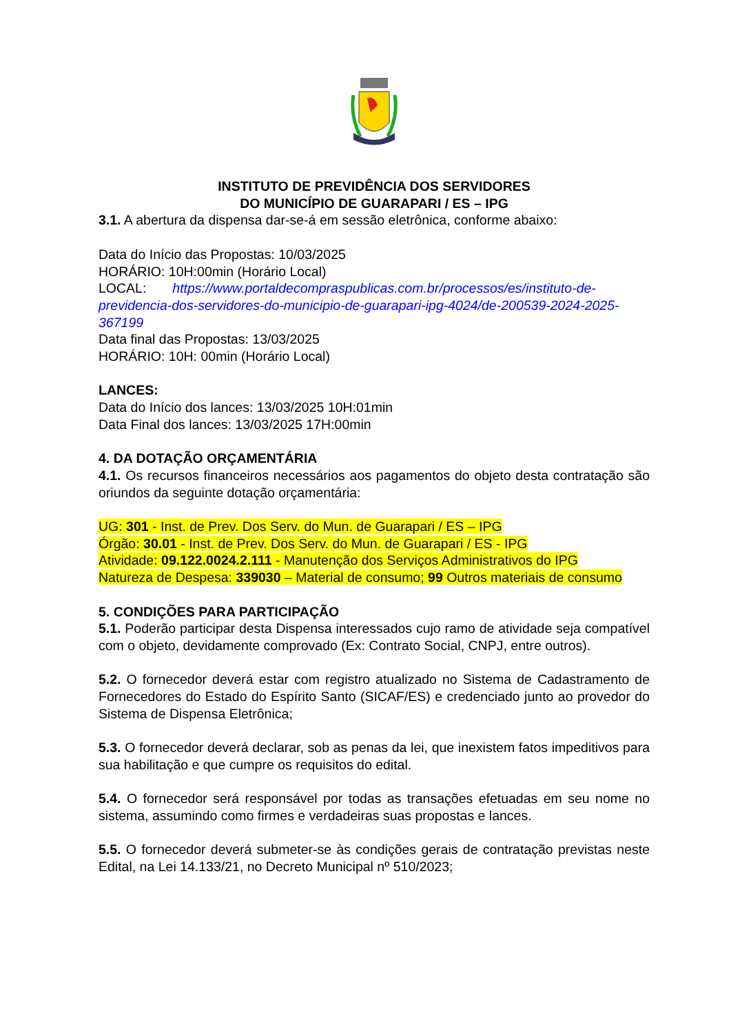INSTITUTO DE PREVIDÊNCIA DOS SERVIDORES
DO MUNICÍPIO DE GUARAPARI / ES – IPG
3.1. A abertura da dispensa dar-se-á em sessão eletrônica, conforme abaixo:
Data do Início das Propostas: 10/03/2025
HORÁRIO: 10H:00min (Horário Local)
LOCAL: https://www.portaldecompraspublicas.com.br/processos/es/instituto-de-previdencia-dos-servidores-do-municipio-de-guarapari-ipg-4024/de-200539-2024-2025-367199
Data final das Propostas: 13/03/2025
HORÁRIO: 10H: 00min (Horário Local)
LANCES:
Data do Início dos lances: 13/03/2025 10H:01min
Data Final dos lances: 13/03/2025 17H:00min
4. DA DOTAÇÃO ORÇAMENTÁRIA
4.1. Os recursos financeiros necessários aos pagamentos do objeto desta contratação são oriundos da seguinte dotação orçamentária:
UG: 301 - Inst. de Prev. Dos Serv. do Mun. de Guarapari / ES – IPG
Órgão: 30.01 - Inst. de Prev. Dos Serv. do Mun. de Guarapari / ES - IPG
Atividade: 09.122.0024.2.111 - Manutenção dos Serviços Administrativos do IPG
Natureza de Despesa: 339030 – Material de consumo; 99 Outros materiais de consumo
5. CONDIÇÕES PARA PARTICIPAÇÃO
5.1. Poderão participar desta Dispensa interessados cujo ramo de atividade seja compatível com o objeto, devidamente comprovado (Ex: Contrato Social, CNPJ, entre outros).
5.2. O fornecedor deverá estar com registro atualizado no Sistema de Cadastramento de Fornecedores do Estado do Espírito Santo (SICAF/ES) e credenciado junto ao provedor do Sistema de Dispensa Eletrônica;
5.3. O fornecedor deverá declarar, sob as penas da lei, que inexistem fatos impeditivos para sua habilitação e que cumpre os requisitos do edital.
5.4. O fornecedor será responsável por todas as transações efetuadas em seu nome no sistema, assumindo como firmes e verdadeiras suas propostas e lances.
5.5. O fornecedor deverá submeter-se às condições gerais de contratação previstas neste Edital, na Lei 14.133/21, no Decreto Municipal nº 510/2023;